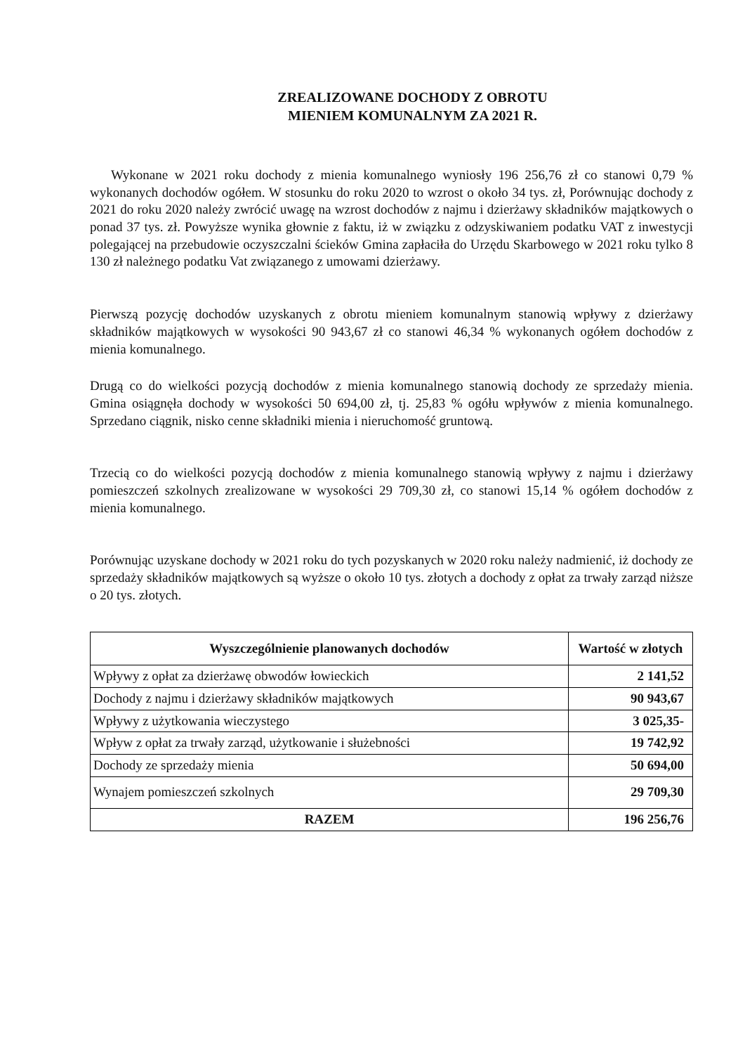ZREALIZOWANE DOCHODY Z OBROTU
MIENIEM KOMUNALNYM ZA 2021 R.
Wykonane w 2021 roku dochody z mienia komunalnego wyniosły 196 256,76 zł co stanowi 0,79 % wykonanych dochodów ogółem. W stosunku do roku 2020 to wzrost o około 34 tys. zł, Porównując dochody z 2021 do roku 2020 należy zwrócić uwagę na wzrost dochodów z najmu i dzierżawy składników majątkowych o ponad 37 tys. zł. Powyższe wynika głownie z faktu, iż w związku z odzyskiwaniem podatku VAT z inwestycji polegającej na przebudowie oczyszczalni ścieków Gmina zapłaciła do Urzędu Skarbowego w 2021 roku tylko 8 130 zł należnego podatku Vat związanego z umowami dzierżawy.
Pierwszą pozycję dochodów uzyskanych z obrotu mieniem komunalnym stanowią wpływy z dzierżawy składników majątkowych w wysokości 90 943,67 zł co stanowi 46,34 % wykonanych ogółem dochodów z mienia komunalnego.
Drugą co do wielkości pozycją dochodów z mienia komunalnego stanowią dochody ze sprzedaży mienia. Gmina osiągnęła dochody w wysokości 50 694,00 zł, tj. 25,83 % ogółu wpływów z mienia komunalnego. Sprzedano ciągnik, nisko cenne składniki mienia i nieruchomość gruntową.
Trzecią co do wielkości pozycją dochodów z mienia komunalnego stanowią wpływy z najmu i dzierżawy pomieszczeń szkolnych zrealizowane w wysokości 29 709,30 zł, co stanowi 15,14 % ogółem dochodów z mienia komunalnego.
Porównując uzyskane dochody w 2021 roku do tych pozyskanych w 2020 roku należy nadmienić, iż dochody ze sprzedaży składników majątkowych są wyższe o około 10 tys. złotych a dochody z opłat za trwały zarząd niższe o 20 tys. złotych.
| Wyszczególnienie planowanych dochodów | Wartość w złotych |
| --- | --- |
| Wpływy z opłat za dzierżawę obwodów łowieckich | 2 141,52 |
| Dochody z najmu i dzierżawy składników majątkowych | 90 943,67 |
| Wpływy z użytkowania wieczystego | 3 025,35- |
| Wpływ z opłat za trwały zarząd, użytkowanie i służebności | 19 742,92 |
| Dochody ze sprzedaży mienia | 50 694,00 |
| Wynajem pomieszczeń szkolnych | 29 709,30 |
| RAZEM | 196 256,76 |